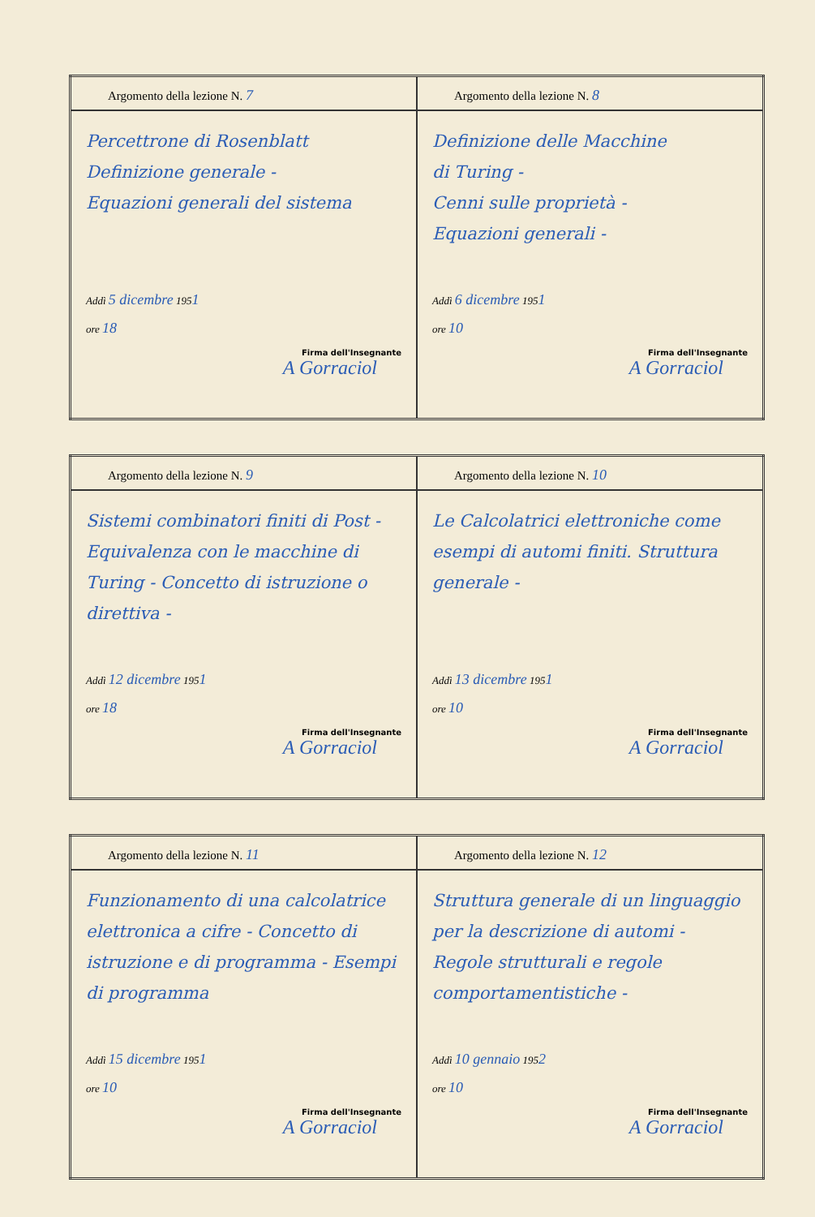| Argomento della lezione N. 7 | Argomento della lezione N. 8 |
| Percettrone di Rosenblatt Definizione generale - Equazioni generali del sistema Addì 5 dicembre 195 1 ore 18 Firma dell'Insegnante A Gorraciol | Definizione delle Macchine di Turing - Cenni sulle proprietà - Equazioni generali - Addì 6 dicembre 195 1 ore 10 Firma dell'Insegnante A Gorraciol |
| Argomento della lezione N. 9 | Argomento della lezione N. 10 |
| Sistemi combinatori finiti di Post - Equivalenza con le macchine di Turing - Concetto di istruzione o direttiva - Addì 12 dicembre 195 1 ore 18 Firma dell'Insegnante A Gorraciol | Le Calcolatrici elettroniche come esempi di automi finiti. Struttura generale - Addì 13 dicembre 195 1 ore 10 Firma dell'Insegnante A Gorraciol |
| Argomento della lezione N. 11 | Argomento della lezione N. 12 |
| Funzionamento di una calcolatrice elettronica a cifre - Concetto di istruzione e di programma - Esempi di programma Addì 15 dicembre 195 1 ore 10 Firma dell'Insegnante A Gorraciol | Struttura generale di un linguaggio per la descrizione di automi - Regole strutturali e regole comportamentistiche - Addì 10 gennaio 195 2 ore 10 Firma dell'Insegnante A Gorraciol |